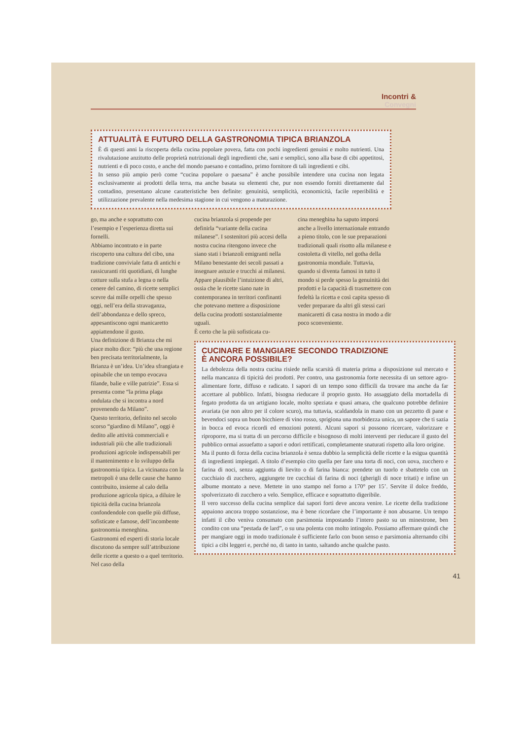Incontri &
Convegni
ATTUALITÀ E FUTURO DELLA GASTRONOMIA TIPICA BRIANZOLA
È di questi anni la riscoperta della cucina popolare povera, fatta con pochi ingredienti genuini e molto nutrienti. Una rivalutazione anzitutto delle proprietà nutrizionali degli ingredienti che, sani e semplici, sono alla base di cibi appetitosi, nutrienti e di poco costo, e anche del mondo paesano e contadino, primo fornitore di tali ingredienti e cibi.
In senso più ampio però come “cucina popolare o paesana” è anche possibile intendere una cucina non legata esclusivamente ai prodotti della terra, ma anche basata su elementi che, pur non essendo forniti direttamente dal contadino, presentano alcune caratteristiche ben definite: genuinità, semplicità, economicità, facile reperibilità e utilizzazione prevalente nella medesima stagione in cui vengono a maturazione.
go, ma anche e soprattutto con l’esempio e l’esperienza diretta sui fornelli.
Abbiamo incontrato e in parte riscoperto una cultura del cibo, una tradizione conviviale fatta di antichi e rassicuranti riti quotidiani, di lunghe cotture sulla stufa a legna o nella cenere del camino, di ricette semplici scevre dai mille orpelli che spesso oggi, nell’era della stravaganza, dell’abbondanza e dello spreco, appesantiscono ogni manicaretto appiattendone il gusto.
Una definizione di Brianza che mi piace molto dice: “più che una regione ben precisata territorialmente, la Brianza è un’idea. Un’idea sfrangiata e opinabile che un tempo evocava filande, balie e ville patrizie”. Essa si presenta come “la prima plaga ondulata che si incontra a nord provenendo da Milano”.
Questo territorio, definito nel secolo scorso “giardino di Milano”, oggi è dedito alle attività commerciali e industriali più che alle tradizionali produzioni agricole indispensabili per il mantenimento e lo sviluppo della gastronomia tipica. La vicinanza con la metropoli è una delle cause che hanno contribuito, insieme al calo della produzione agricola tipica, a diluire le tipicità della cucina brianzola confondendole con quelle più diffuse, sofisticate e famose, dell’incombente gastronomia meneghina.
Gastronomi ed esperti di storia locale discutono da sempre sull’attribuzione delle ricette a questo o a quel territorio. Nel caso della
cucina brianzola si propende per definirla “variante della cucina milanese”. I sostenitori più accesi della nostra cucina ritengono invece che siano stati i brianzoli emigranti nella Milano benestante dei secoli passati a insegnare astuzie e trucchi ai milanesi. Appare plausibile l’intuizione di altri, ossia che le ricette siano nate in contemporanea in territori confinanti che potevano mettere a disposizione della cucina prodotti sostanzialmente uguali.
È certo che la più sofisticata cu-
cina meneghina ha saputo imporsi anche a livello internazionale entrando a pieno titolo, con le sue preparazioni tradizionali quali risotto alla milanese e costoletta di vitello, nel gotha della gastronomia mondiale. Tuttavia, quando si diventa famosi in tutto il mondo si perde spesso la genuinità dei prodotti e la capacità di trasmettere con fedeltà la ricetta e così capita spesso di veder preparare da altri gli stessi cari manicaretti di casa nostra in modo a dir poco sconveniente.
CUCINARE E MANGIARE SECONDO TRADIZIONE
È ANCORA POSSIBILE?
La debolezza della nostra cucina risiede nella scarsità di materia prima a disposizione sul mercato e nella mancanza di tipicità dei prodotti. Per contro, una gastronomia forte necessita di un settore agro-alimentare forte, diffuso e radicato. I sapori di un tempo sono difficili da trovare ma anche da far accettare al pubblico. Infatti, bisogna rieducare il proprio gusto. Ho assaggiato della mortadella di fegato prodotta da un artigiano locale, molto speziata e quasi amara, che qualcuno potrebbe definire avariata (se non altro per il colore scuro), ma tuttavia, scaldandola in mano con un pezzetto di pane e bevendoci sopra un buon bicchiere di vino rosso, sprigiona una morbidezza unica, un sapore che ti sazia in bocca ed evoca ricordi ed emozioni potenti. Alcuni sapori si possono ricercare, valorizzare e riproporre, ma si tratta di un percorso difficile e bisognoso di molti interventi per rieducare il gusto del pubblico ormai assuefatto a sapori e odori rettificati, completamente snaturati rispetto alla loro origine.
Ma il punto di forza della cucina brianzola è senza dubbio la semplicità delle ricette e la esigua quantità di ingredienti impiegati. A titolo d’esempio cito quella per fare una torta di noci, con uova, zucchero e farina di noci, senza aggiunta di lievito o di farina bianca: prendete un tuorlo e sbattetelo con un cucchiaio di zucchero, aggiungete tre cucchiai di farina di noci (gherigli di noce tritati) e infine un albume montato a neve. Mettete in uno stampo nel forno a 170° per 15’. Servite il dolce freddo, spolverizzato di zucchero a velo. Semplice, efficace e soprattutto digeribile.
Il vero successo della cucina semplice dai sapori forti deve ancora venire. Le ricette della tradizione appaiono ancora troppo sostanziose, ma è bene ricordare che l’importante è non abusarne. Un tempo infatti il cibo veniva consumato con parsimonia impostando l’intero pasto su un minestrone, ben condito con una “pestada de lard”, o su una polenta con molto intingolo. Possiamo affermare quindi che per mangiare oggi in modo tradizionale è sufficiente farlo con buon senso e parsimonia alternando cibi tipici a cibi leggeri e, perché no, di tanto in tanto, saltando anche qualche pasto.
41